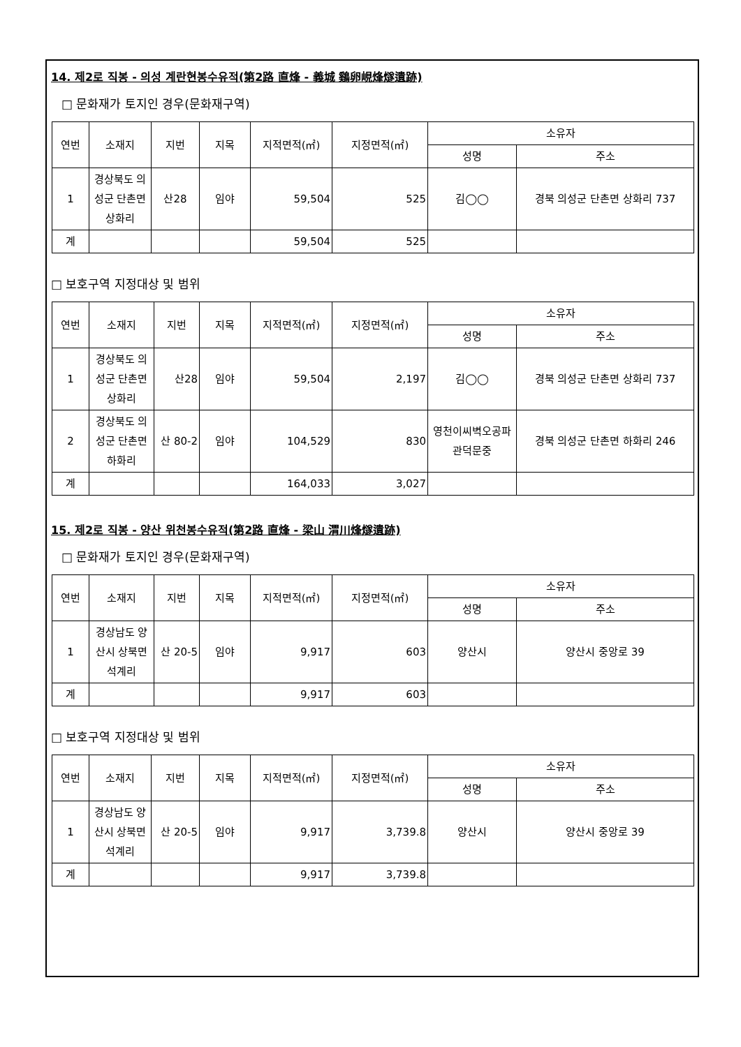14. 제2로 직봉 - 의성 계란현봉수유적(第2路 直烽 - 義城 鷄卵峴烽燧遺跡)
□ 문화재가 토지인 경우(문화재구역)
| 연번 | 소재지 | 지번 | 지목 | 지적면적(㎡) | 지정면적(㎡) | 소유자 | |
| --- | --- | --- | --- | --- | --- | --- | --- |
| | | | | | | 성명 | 주소 |
| 1 | 경상북도 의성군 단촌면 상화리 | 산28 | 임야 | 59,504 | 525 | 김◯◯ | 경북 의성군 단촌면 상화리 737 |
| 계 | | | | 59,504 | 525 | | |
□ 보호구역 지정대상 및 범위
| 연번 | 소재지 | 지번 | 지목 | 지적면적(㎡) | 지정면적(㎡) | 소유자 | |
| --- | --- | --- | --- | --- | --- | --- | --- |
| | | | | | | 성명 | 주소 |
| 1 | 경상북도 의성군 단촌면 상화리 | 산28 | 임야 | 59,504 | 2,197 | 김◯◯ | 경북 의성군 단촌면 상화리 737 |
| 2 | 경상북도 의성군 단촌면 하화리 | 산 80-2 | 임야 | 104,529 | 830 | 영천이씨벽오공파관덕문중 | 경북 의성군 단촌면 하화리 246 |
| 계 | | | | 164,033 | 3,027 | | |
15. 제2로 직봉 - 양산 위천봉수유적(第2路 直烽 - 梁山 渭川烽燧遺跡)
□ 문화재가 토지인 경우(문화재구역)
| 연번 | 소재지 | 지번 | 지목 | 지적면적(㎡) | 지정면적(㎡) | 소유자 | |
| --- | --- | --- | --- | --- | --- | --- | --- |
| | | | | | | 성명 | 주소 |
| 1 | 경상남도 양산시 상북면 석계리 | 산 20-5 | 임야 | 9,917 | 603 | 양산시 | 양산시 중앙로 39 |
| 계 | | | | 9,917 | 603 | | |
□ 보호구역 지정대상 및 범위
| 연번 | 소재지 | 지번 | 지목 | 지적면적(㎡) | 지정면적(㎡) | 소유자 | |
| --- | --- | --- | --- | --- | --- | --- | --- |
| | | | | | | 성명 | 주소 |
| 1 | 경상남도 양산시 상북면 석계리 | 산 20-5 | 임야 | 9,917 | 3,739.8 | 양산시 | 양산시 중앙로 39 |
| 계 | | | | 9,917 | 3,739.8 | | |